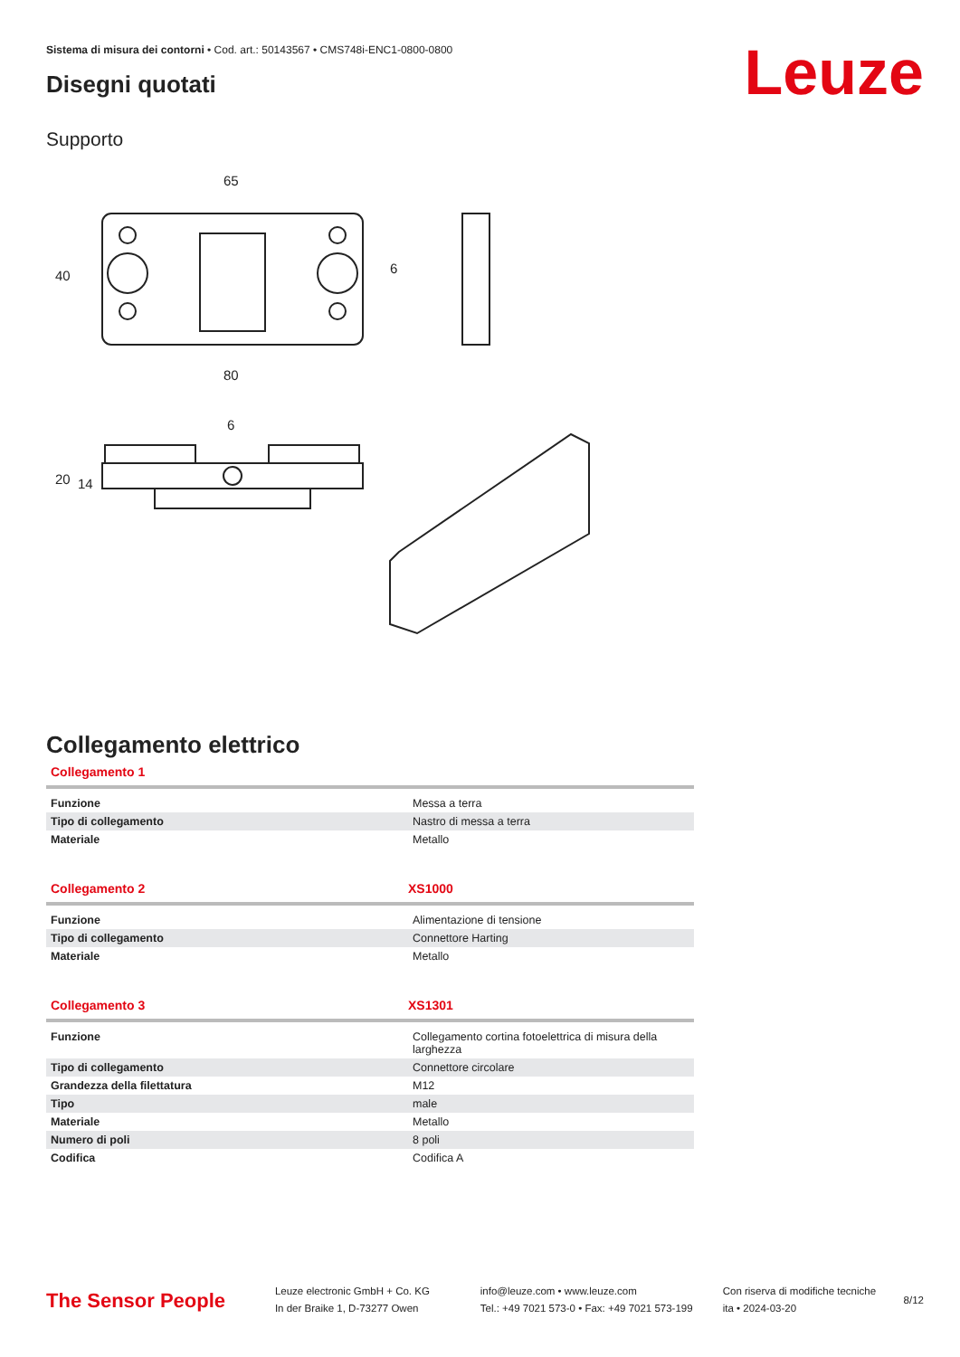Sistema di misura dei contorni • Cod. art.: 50143567 • CMS748i-ENC1-0800-0800
Leuze Disegni quotati
Supporto
65
80
40
6
6
20
14
Collegamento elettrico
Collegamento 1
| Funzione | Messa a terra |
| Tipo di collegamento | Nastro di messa a terra |
| Materiale | Metallo |
Collegamento 2 XS1000
| Funzione | Alimentazione di tensione |
| Tipo di collegamento | Connettore Harting |
| Materiale | Metallo |
Collegamento 3 XS1301
| Funzione | Collegamento cortina fotoelettrica di misura della larghezza |
| Tipo di collegamento | Connettore circolare |
| Grandezza della filettatura | M12 |
| Tipo | male |
| Materiale | Metallo |
| Numero di poli | 8 poli |
| Codifica | Codifica A |
The Sensor People
Leuze electronic GmbH + Co. KG
In der Braike 1, D-73277 Owen
info@leuze.com • www.leuze.com
Tel.: +49 7021 573-0 • Fax: +49 7021 573-199
Con riserva di modifiche tecniche
ita • 2024-03-20
8/12